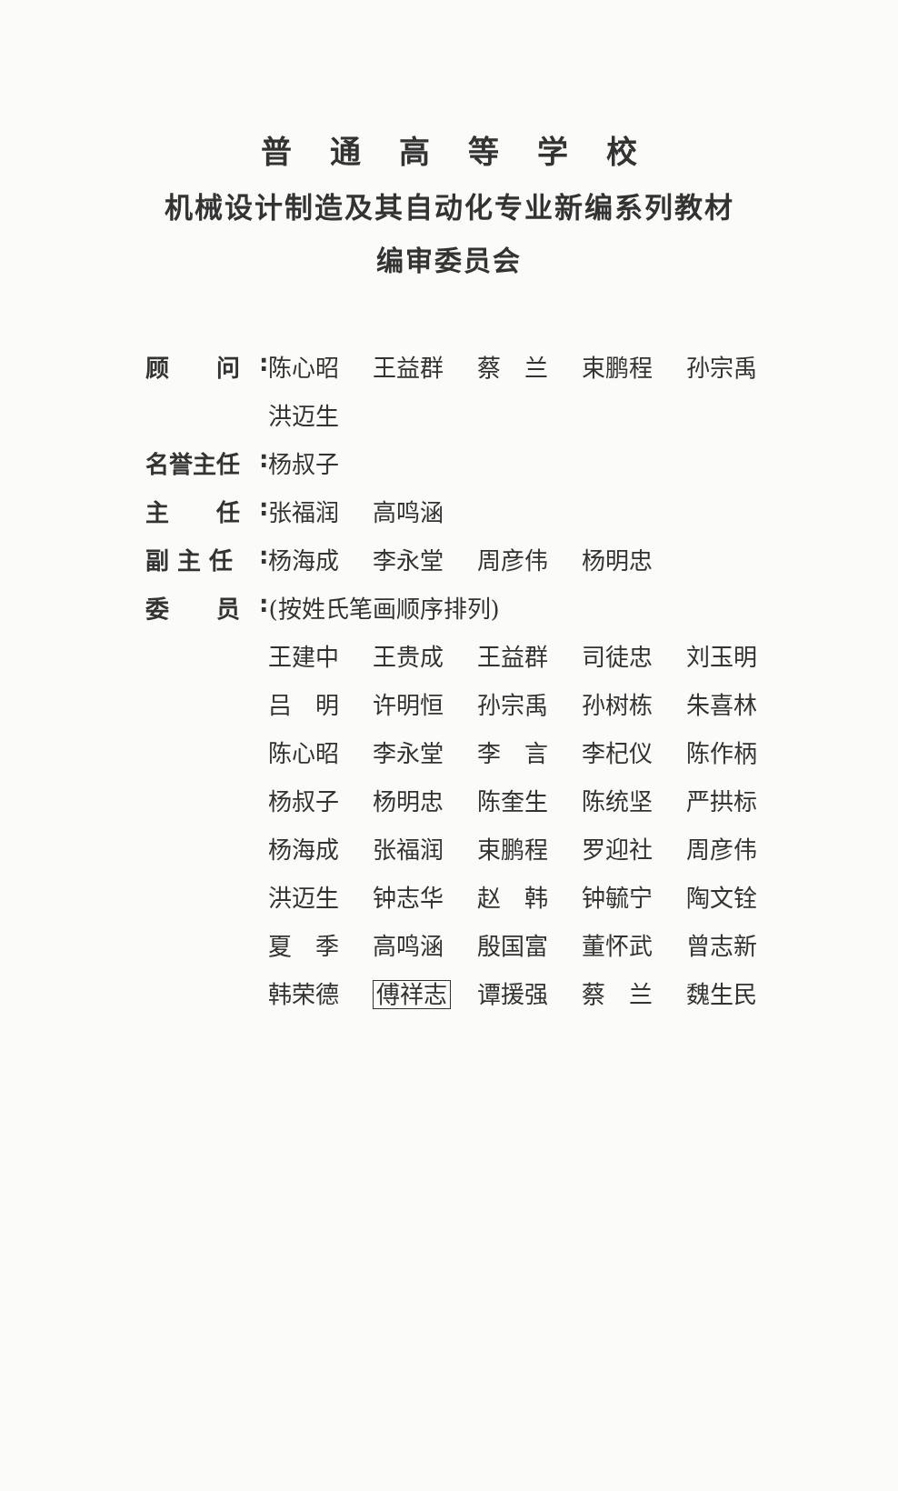普通高等学校
机械设计制造及其自动化专业新编系列教材
编审委员会
| 顾 问 | : | 陈心昭 | 王益群 | 蔡 兰 | 束鹏程 | 孙宗禹 |
| | | 洪迈生 | | | | |
| 名誉主任 | : | 杨叔子 | | | | |
| 主 任 | : | 张福润 | 高鸣涵 | | | |
| 副 主 任 | : | 杨海成 | 李永堂 | 周彦伟 | 杨明忠 | |
| 委 员 | : | (按姓氏笔画顺序排列) | | | | |
| | | 王建中 | 王贵成 | 王益群 | 司徒忠 | 刘玉明 |
| | | 吕 明 | 许明恒 | 孙宗禹 | 孙树栋 | 朱喜林 |
| | | 陈心昭 | 李永堂 | 李 言 | 李杞仪 | 陈作柄 |
| | | 杨叔子 | 杨明忠 | 陈奎生 | 陈统坚 | 严拱标 |
| | | 杨海成 | 张福润 | 束鹏程 | 罗迎社 | 周彦伟 |
| | | 洪迈生 | 钟志华 | 赵 韩 | 钟毓宁 | 陶文铨 |
| | | 夏 季 | 高鸣涵 | 殷国富 | 董怀武 | 曾志新 |
| | | 韩荣德 | 傅祥志 | 谭援强 | 蔡 兰 | 魏生民 |